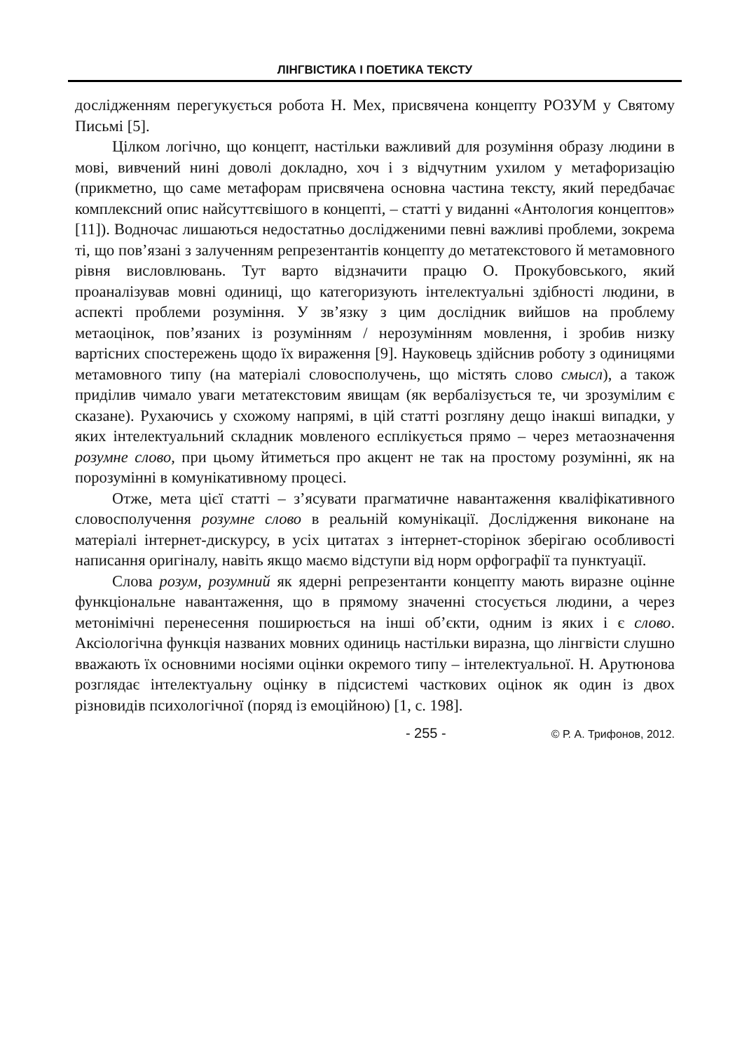ЛІНГВІСТИКА І ПОЕТИКА ТЕКСТУ
дослідженням перегукується робота Н. Мех, присвячена концепту РОЗУМ у Святому Письмі [5].
Цілком логічно, що концепт, настільки важливий для розуміння образу людини в мові, вивчений нині доволі докладно, хоч і з відчутним ухилом у метафоризацію (прикметно, що саме метафорам присвячена основна частина тексту, який передбачає комплексний опис найсуттєвішого в концепті, – статті у виданні «Антология концептов» [11]). Водночас лишаються недостатньо дослідженими певні важливі проблеми, зокрема ті, що пов’язані з залученням репрезентантів концепту до метатекстового й метамовного рівня висловлювань. Тут варто відзначити працю О. Прокубовського, який проаналізував мовні одиниці, що категоризують інтелектуальні здібності людини, в аспекті проблеми розуміння. У зв’язку з цим дослідник вийшов на проблему метаоцінок, пов’язаних із розумінням / нерозумінням мовлення, і зробив низку вартісних спостережень щодо їх вираження [9]. Науковець здійснив роботу з одиницями метамовного типу (на матеріалі словосполучень, що містять слово смысл), а також приділив чимало уваги метатекстовим явищам (як вербалізується те, чи зрозумілим є сказане). Рухаючись у схожому напрямі, в цій статті розгляну дещо інакші випадки, у яких інтелектуальний складник мовленого есплікується прямо – через метаозначення розумне слово, при цьому йтиметься про акцент не так на простому розумінні, як на порозумінні в комунікативному процесі.
Отже, мета цієї статті – з’ясувати прагматичне навантаження кваліфікативного словосполучення розумне слово в реальній комунікації. Дослідження виконане на матеріалі інтернет-дискурсу, в усіх цитатах з інтернет-сторінок зберігаю особливості написання оригіналу, навіть якщо маємо відступи від норм орфографії та пунктуації.
Слова розум, розумний як ядерні репрезентанти концепту мають виразне оцінне функціональне навантаження, що в прямому значенні стосується людини, а через метонімічні перенесення поширюється на інші об’єкти, одним із яких і є слово. Аксіологічна функція названих мовних одиниць настільки виразна, що лінгвісти слушно вважають їх основними носіями оцінки окремого типу – інтелектуальної. Н. Арутюнова розглядає інтелектуальну оцінку в підсистемі часткових оцінок як один із двох різновидів психологічної (поряд із емоційною) [1, с. 198].
- 255 - © Р. А. Трифонов, 2012.